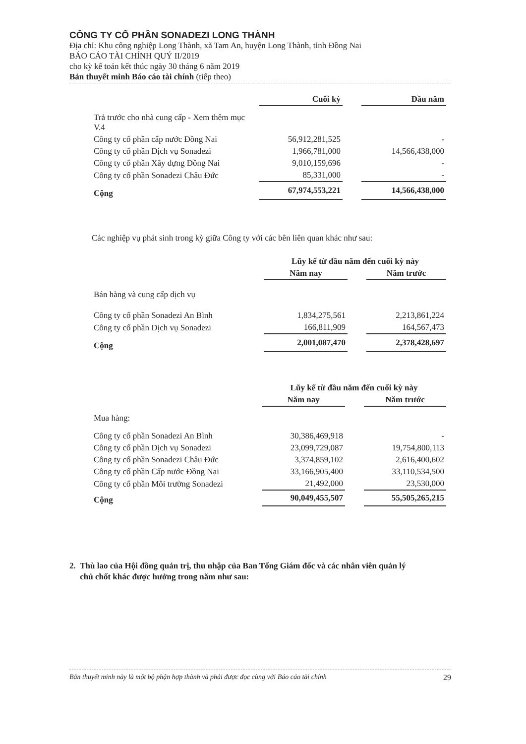CÔNG TY CỔ PHẦN SONADEZI LONG THÀNH
Địa chỉ: Khu công nghiệp Long Thành, xã Tam An, huyện Long Thành, tỉnh Đồng Nai
BÁO CÁO TÀI CHÍNH QUÝ II/2019
cho kỳ kế toán kết thúc ngày 30 tháng 6 năm 2019
Bản thuyết minh Báo cáo tài chính (tiếp theo)
| | Cuối kỳ | | Đầu năm |
| Trả trước cho nhà cung cấp - Xem thêm mục V.4 | | | |
| Công ty cổ phần cấp nước Đồng Nai | 56,912,281,525 | | - |
| Công ty cổ phần Dịch vụ Sonadezi | 1,966,781,000 | | 14,566,438,000 |
| Công ty cổ phần Xây dựng Đồng Nai | 9,010,159,696 | | - |
| Công ty cổ phần Sonadezi Châu Đức | 85,331,000 | | - |
| Cộng | 67,974,553,221 | | 14,566,438,000 |
Các nghiệp vụ phát sinh trong kỳ giữa Công ty với các bên liên quan khác như sau:
| | Lũy kế từ đầu năm đến cuối kỳ này | | |
| | Năm nay | | Năm trước |
| Bán hàng và cung cấp dịch vụ | | | |
| Công ty cổ phần Sonadezi An Bình | 1,834,275,561 | | 2,213,861,224 |
| Công ty cổ phần Dịch vụ Sonadezi | 166,811,909 | | 164,567,473 |
| Cộng | 2,001,087,470 | | 2,378,428,697 |
| | Lũy kế từ đầu năm đến cuối kỳ này | | |
| | Năm nay | | Năm trước |
| Mua hàng: | | | |
| Công ty cổ phần Sonadezi An Bình | 30,386,469,918 | | - |
| Công ty cổ phần Dịch vụ Sonadezi | 23,099,729,087 | | 19,754,800,113 |
| Công ty cổ phần Sonadezi Châu Đức | 3,374,859,102 | | 2,616,400,602 |
| Công ty cổ phần Cấp nước Đồng Nai | 33,166,905,400 | | 33,110,534,500 |
| Công ty cổ phần Môi trường Sonadezi | 21,492,000 | | 23,530,000 |
| Cộng | 90,049,455,507 | | 55,505,265,215 |
2. Thù lao của Hội đồng quản trị, thu nhập của Ban Tổng Giám đốc và các nhân viên quản lý
chủ chốt khác được hưởng trong năm như sau:
Bản thuyết minh này là một bộ phận hợp thành và phải được đọc cùng với Báo cáo tài chính 29